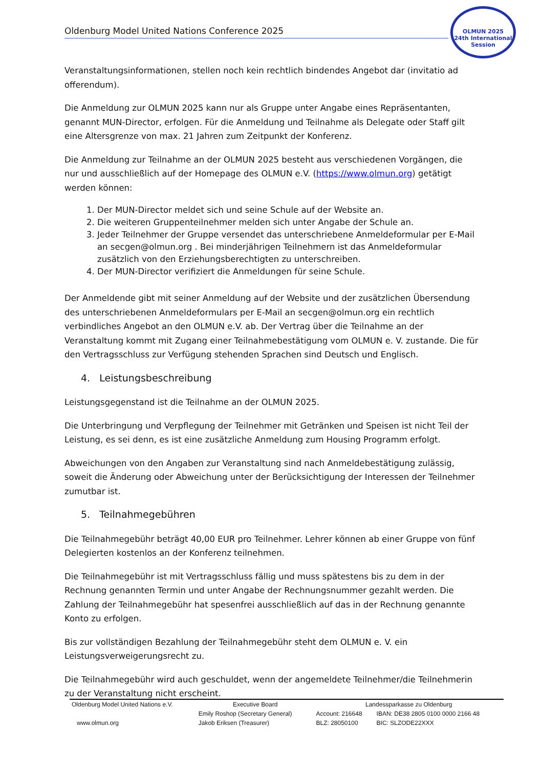Oldenburg Model United Nations Conference 2025
OLMUN 2025
24th International
Session
Veranstaltungsinformationen, stellen noch kein rechtlich bindendes Angebot dar (invitatio ad offerendum).
Die Anmeldung zur OLMUN 2025 kann nur als Gruppe unter Angabe eines Repräsentanten, genannt MUN-Director, erfolgen. Für die Anmeldung und Teilnahme als Delegate oder Staff gilt eine Altersgrenze von max. 21 Jahren zum Zeitpunkt der Konferenz.
Die Anmeldung zur Teilnahme an der OLMUN 2025 besteht aus verschiedenen Vorgängen, die nur und ausschließlich auf der Homepage des OLMUN e.V. (https://www.olmun.org) getätigt werden können:
1. Der MUN-Director meldet sich und seine Schule auf der Website an.
2. Die weiteren Gruppenteilnehmer melden sich unter Angabe der Schule an.
3. Jeder Teilnehmer der Gruppe versendet das unterschriebene Anmeldeformular per E-Mail an secgen@olmun.org . Bei minderjährigen Teilnehmern ist das Anmeldeformular zusätzlich von den Erziehungsberechtigten zu unterschreiben.
4. Der MUN-Director verifiziert die Anmeldungen für seine Schule.
Der Anmeldende gibt mit seiner Anmeldung auf der Website und der zusätzlichen Übersendung des unterschriebenen Anmeldeformulars per E-Mail an secgen@olmun.org ein rechtlich verbindliches Angebot an den OLMUN e.V. ab. Der Vertrag über die Teilnahme an der Veranstaltung kommt mit Zugang einer Teilnahmebestätigung vom OLMUN e. V. zustande. Die für den Vertragsschluss zur Verfügung stehenden Sprachen sind Deutsch und Englisch.
4. Leistungsbeschreibung
Leistungsgegenstand ist die Teilnahme an der OLMUN 2025.
Die Unterbringung und Verpflegung der Teilnehmer mit Getränken und Speisen ist nicht Teil der Leistung, es sei denn, es ist eine zusätzliche Anmeldung zum Housing Programm erfolgt.
Abweichungen von den Angaben zur Veranstaltung sind nach Anmeldebestätigung zulässig, soweit die Änderung oder Abweichung unter der Berücksichtigung der Interessen der Teilnehmer zumutbar ist.
5. Teilnahmegebühren
Die Teilnahmegebühr beträgt 40,00 EUR pro Teilnehmer. Lehrer können ab einer Gruppe von fünf Delegierten kostenlos an der Konferenz teilnehmen.
Die Teilnahmegebühr ist mit Vertragsschluss fällig und muss spätestens bis zu dem in der Rechnung genannten Termin und unter Angabe der Rechnungsnummer gezahlt werden. Die Zahlung der Teilnahmegebühr hat spesenfrei ausschließlich auf das in der Rechnung genannte Konto zu erfolgen.
Bis zur vollständigen Bezahlung der Teilnahmegebühr steht dem OLMUN e. V. ein Leistungsverweigerungsrecht zu.
Die Teilnahmegebühr wird auch geschuldet, wenn der angemeldete Teilnehmer/die Teilnehmerin zu der Veranstaltung nicht erscheint.
| Oldenburg Model United Nations e.V. | Executive Board | Landessparkasse zu Oldenburg | |
| | Emily Roshop (Secretary General) | Account: 216648 | IBAN: DE38 2805 0100 0000 2166 48 |
| www.olmun.org | Jakob Eriksen (Treasurer) | BLZ: 28050100 | BIC: SLZODE22XXX |